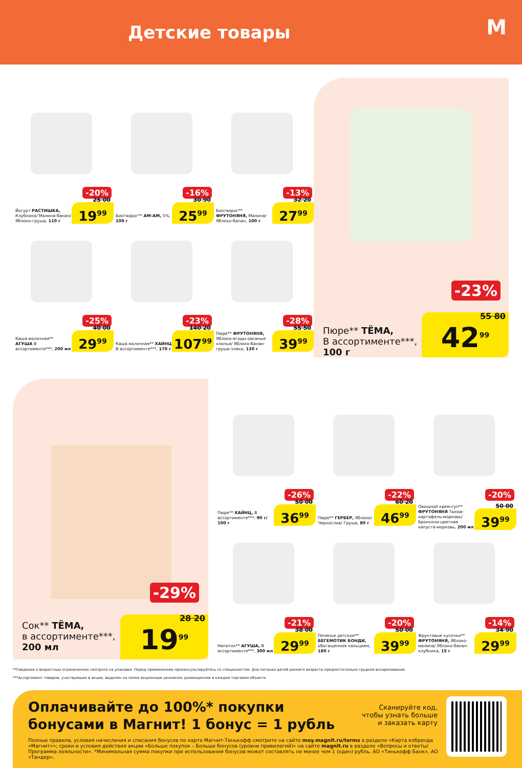Детские товары
М
-20%
Йогурт РАСТИШКА, Клубника/ Малина-банан/ Яблоко-груша, 110 г
25 00
19<sup>99</sup>
-16%
Биотворог** АМ-АМ, 5%, 100 г
30 90
25<sup>99</sup>
-13%
Биотворог** ФРУТОНЯНЯ, Малина/ Яблоко-банан, 100 г
32 20
27<sup>99</sup>
-25%
Каша молочная** АГУША В ассортименте***, 200 мл
40 00
29<sup>99</sup>
-23%
Каша молочная** ХАЙНЦ В ассортименте***, 170 г
140 20
107<sup>99</sup>
-28%
Пюре** ФРУТОНЯНЯ, Яблоко-ягоды-овсяные хлопья/ Яблоко-банан-груша-злаки, 130 г
55 50
39<sup>99</sup>
-23%
Пюре** ТЁМА,
В ассортименте***,
100 г
55 80 42<sup>99</sup>
-29%
Сок** ТЁМА,
в ассортименте***,
200 мл
28 20 19<sup>99</sup>
-26%
Пюре** ХАЙНЦ, В ассортименте***: 90 г/ 100 г
50 00
36<sup>99</sup>
-22%
Пюре** ГЕРБЕР, Яблоко/ Чернослив/ Груша, 80 г
60 20
46<sup>99</sup>
-20%
Овощной крем-суп** ФРУТОНЯНЯ Тыква-картофель-морковь/ Брокколи-цветная капуста-морковь, 200 мл
50 00
39<sup>99</sup>
-21%
Напиток** АГУША, В ассортименте***, 300 мл
38 00
29<sup>99</sup>
-20%
Печенье детское** БЕГЕМОТИК БОНДИ, обогащенное кальцием, 180 г
50 00
39<sup>99</sup>
-14%
Фруктовые кусочки** ФРУТОНЯНЯ, Яблоко-малина/ Яблоко-банан-клубника, 15 г
34 90
29<sup>99</sup>
**Сведения о возрастных ограничениях смотрите на упаковке. Перед применением проконсультируйтесь со специалистом. Для питания детей раннего возраста предпочтительно грудное вскармливание.
***Ассортимент товаров, участвующих в акции, выделен на полке акционным ценником, размещенном в каждом торговом объекте.
Оплачивайте до 100%* покупки бонусами в Магнит! 1 бонус = 1 рубль
Сканируйте код,
чтобы узнать больше
и заказать карту
Полные правила, условия начисления и списания бонусов по карте Магнит-Тинькофф смотрите на сайте moy.magnit.ru/terms в разделе «Карта кобренда «Магнит»»; сроки и условия действия акции «Больше покупок – Больше бонусов (уровни привилегий)» на сайте magnit.ru в разделе «Вопросы и ответы/Программа лояльности». *Минимальная сумма покупки при использовании бонусов может составлять не менее чем 1 (один) рубль. АО «Тинькофф Банк», АО «Тандер».